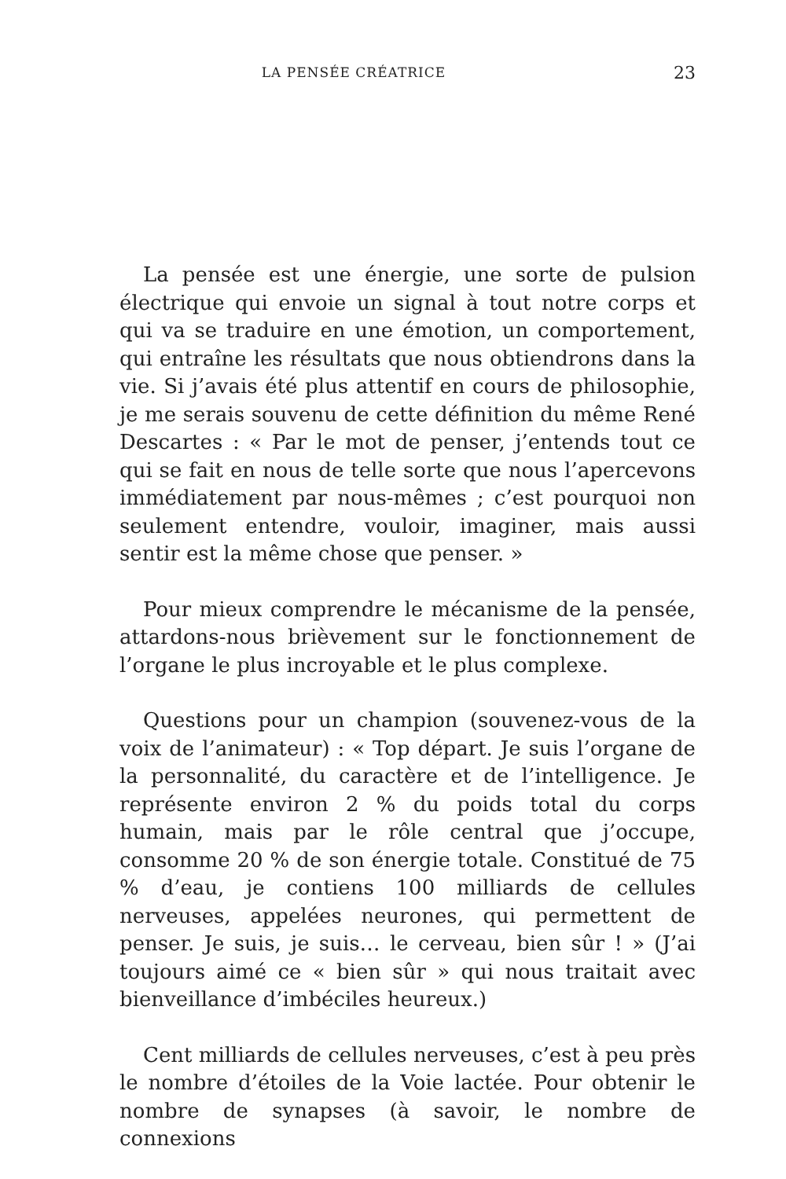LA PENSÉE CRÉATRICE
23
La pensée est une énergie, une sorte de pulsion électrique qui envoie un signal à tout notre corps et qui va se traduire en une émotion, un comportement, qui entraîne les résultats que nous obtiendrons dans la vie. Si j’avais été plus attentif en cours de philosophie, je me serais souvenu de cette définition du même René Descartes : « Par le mot de penser, j’entends tout ce qui se fait en nous de telle sorte que nous l’apercevons immédiatement par nous-mêmes ; c’est pourquoi non seulement entendre, vouloir, imaginer, mais aussi sentir est la même chose que penser. »
Pour mieux comprendre le mécanisme de la pensée, attardons-nous brièvement sur le fonctionnement de l’organe le plus incroyable et le plus complexe.
Questions pour un champion (souvenez-vous de la voix de l’animateur) : « Top départ. Je suis l’organe de la personnalité, du caractère et de l’intelligence. Je représente environ 2 % du poids total du corps humain, mais par le rôle central que j’occupe, consomme 20 % de son énergie totale. Constitué de 75 % d’eau, je contiens 100 milliards de cellules nerveuses, appelées neurones, qui permettent de penser. Je suis, je suis… le cerveau, bien sûr ! » (J’ai toujours aimé ce « bien sûr » qui nous traitait avec bienveillance d’imbéciles heureux.)
Cent milliards de cellules nerveuses, c’est à peu près le nombre d’étoiles de la Voie lactée. Pour obtenir le nombre de synapses (à savoir, le nombre de connexions